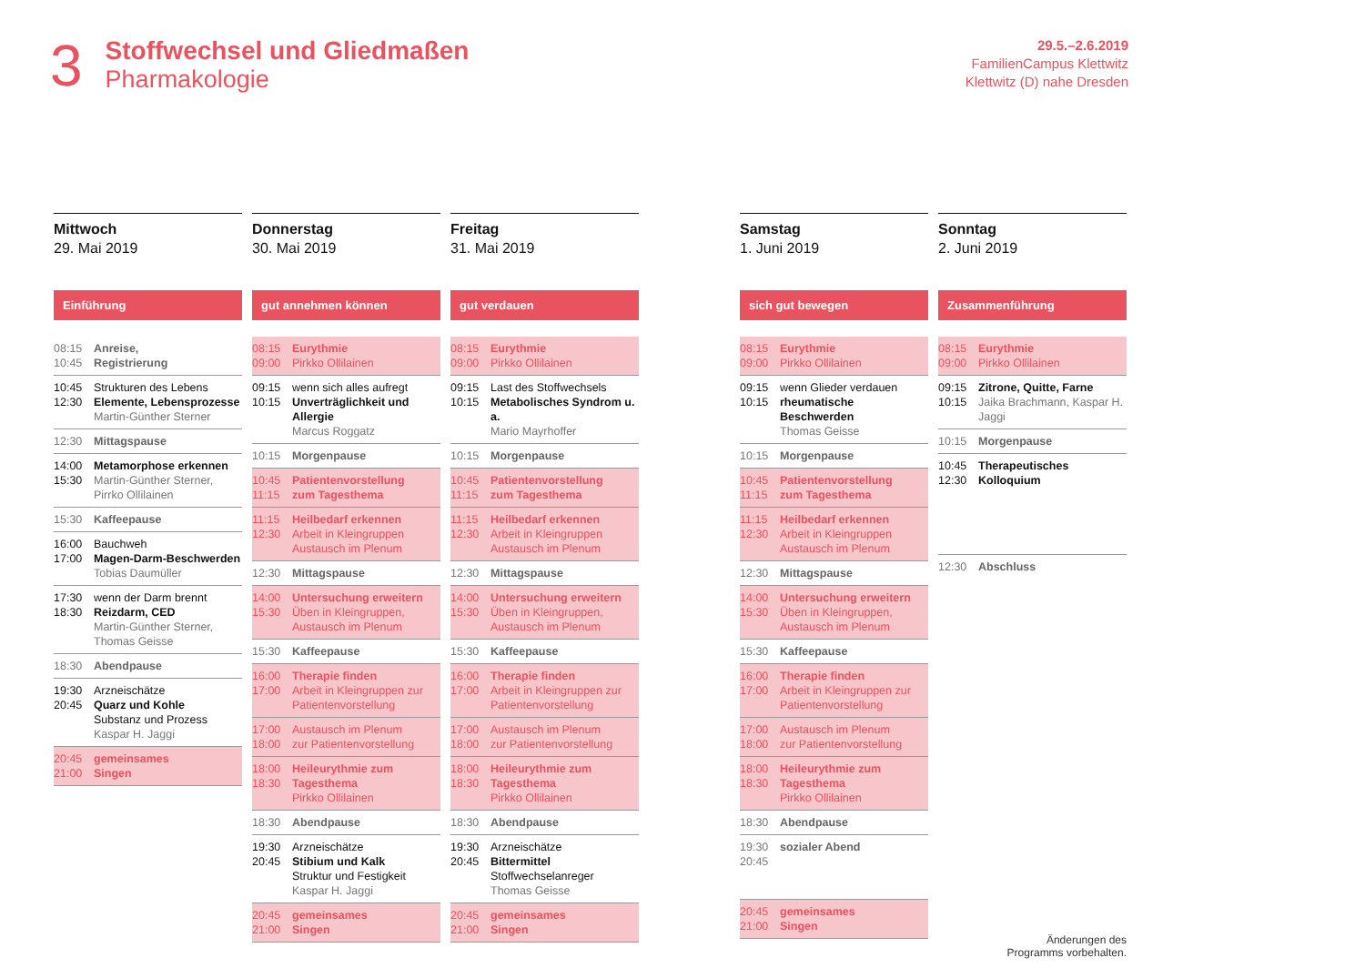3
Stoffwechsel und Gliedmaßen
Pharmakologie
29.5.–2.6.2019
FamilienCampus Klettwitz
Klettwitz (D) nahe Dresden
Mittwoch
29. Mai 2019
Einführung
08:15
10:45 Anreise,
Registrierung
10:45
12:30 Strukturen des Lebens
Elemente, Lebensprozesse
Martin-Günther Sterner
12:30 Mittagspause
14:00
15:30 Metamorphose erkennen
Martin-Günther Sterner, Pirrko Ollilainen
15:30 Kaffeepause
16:00
17:00 Bauchweh
Magen-Darm-Beschwerden
Tobias Daumüller
17:30
18:30 wenn der Darm brennt
Reizdarm, CED
Martin-Günther Sterner, Thomas Geisse
18:30 Abendpause
19:30
20:45 Arzneischätze
Quarz und Kohle
Substanz und Prozess
Kaspar H. Jaggi
20:45
21:00 gemeinsames
Singen
Donnerstag
30. Mai 2019
gut annehmen können
08:15
09:00 Eurythmie
Pirkko Ollilainen
09:15
10:15 wenn sich alles aufregt
Unverträglichkeit und Allergie
Marcus Roggatz
10:15 Morgenpause
10:45
11:15 Patientenvorstellung
zum Tagesthema
11:15
12:30 Heilbedarf erkennen
Arbeit in Kleingruppen
Austausch im Plenum
12:30 Mittagspause
14:00
15:30 Untersuchung erweitern
Üben in Kleingruppen, Austausch im Plenum
15:30 Kaffeepause
16:00
17:00 Therapie finden
Arbeit in Kleingruppen zur Patientenvorstellung
17:00
18:00 Austausch im Plenum
zur Patientenvorstellung
18:00
18:30 Heileurythmie zum Tagesthema
Pirkko Ollilainen
18:30 Abendpause
19:30
20:45 Arzneischätze
Stibium und Kalk
Struktur und Festigkeit
Kaspar H. Jaggi
20:45
21:00 gemeinsames
Singen
Freitag
31. Mai 2019
gut verdauen
08:15
09:00 Eurythmie
Pirkko Ollilainen
09:15
10:15 Last des Stoffwechsels
Metabolisches Syndrom u. a.
Mario Mayrhoffer
10:15 Morgenpause
10:45
11:15 Patientenvorstellung
zum Tagesthema
11:15
12:30 Heilbedarf erkennen
Arbeit in Kleingruppen
Austausch im Plenum
12:30 Mittagspause
14:00
15:30 Untersuchung erweitern
Üben in Kleingruppen, Austausch im Plenum
15:30 Kaffeepause
16:00
17:00 Therapie finden
Arbeit in Kleingruppen zur Patientenvorstellung
17:00
18:00 Austausch im Plenum
zur Patientenvorstellung
18:00
18:30 Heileurythmie zum Tagesthema
Pirkko Ollilainen
18:30 Abendpause
19:30
20:45 Arzneischätze
Bittermittel
Stoffwechselanreger
Thomas Geisse
20:45
21:00 gemeinsames
Singen
Samstag
1. Juni 2019
sich gut bewegen
08:15
09:00 Eurythmie
Pirkko Ollilainen
09:15
10:15 wenn Glieder verdauen
rheumatische Beschwerden
Thomas Geisse
10:15 Morgenpause
10:45
11:15 Patientenvorstellung
zum Tagesthema
11:15
12:30 Heilbedarf erkennen
Arbeit in Kleingruppen
Austausch im Plenum
12:30 Mittagspause
14:00
15:30 Untersuchung erweitern
Üben in Kleingruppen, Austausch im Plenum
15:30 Kaffeepause
16:00
17:00 Therapie finden
Arbeit in Kleingruppen zur Patientenvorstellung
17:00
18:00 Austausch im Plenum
zur Patientenvorstellung
18:00
18:30 Heileurythmie zum Tagesthema
Pirkko Ollilainen
18:30 Abendpause
19:30
20:45 sozialer Abend
20:45
21:00 gemeinsames
Singen
Sonntag
2. Juni 2019
Zusammenführung
08:15
09:00 Eurythmie
Pirkko Ollilainen
09:15
10:15 Zitrone, Quitte, Farne
Jaika Brachmann, Kaspar H. Jaggi
10:15 Morgenpause
10:45
12:30 Therapeutisches
Kolloquium
12:30 Abschluss
Änderungen des
Programms vorbehalten.